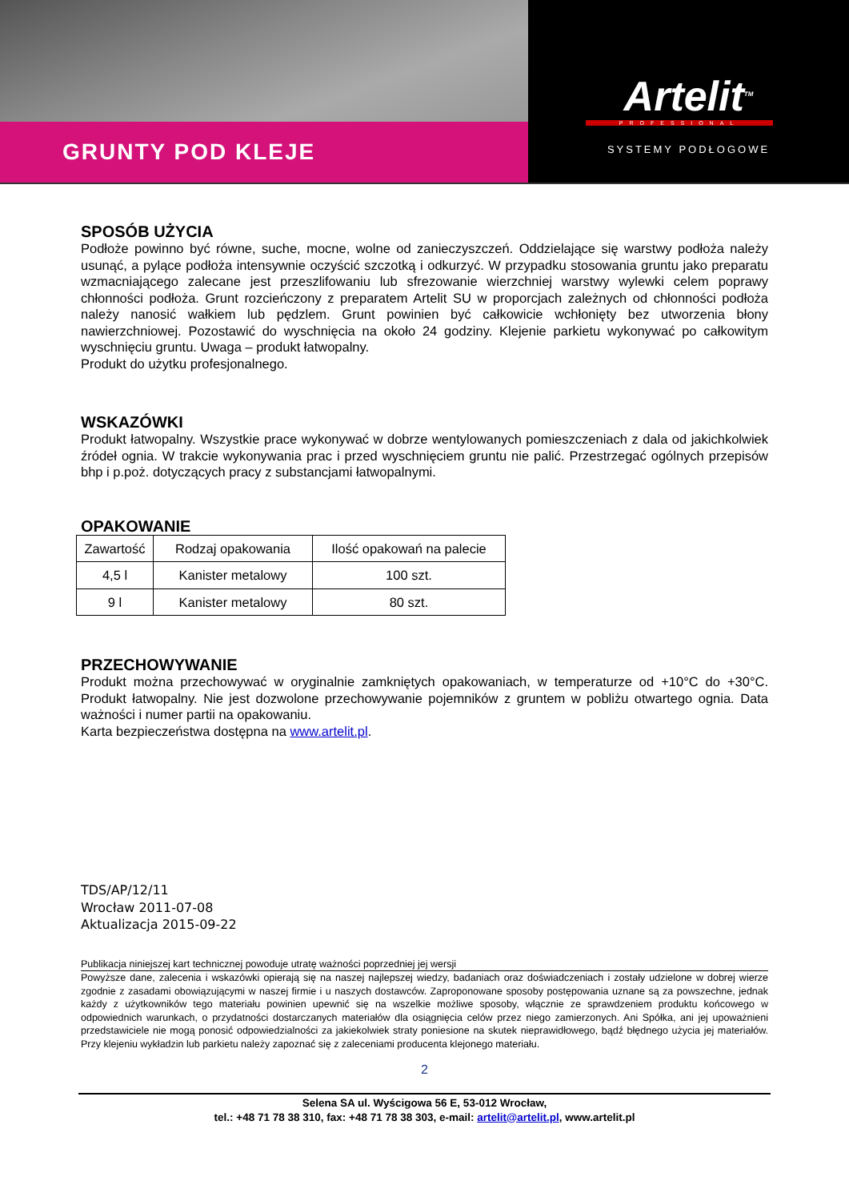GRUNTY POD KLEJE
Artelit<sup>TM</sup>
PROFESSIONAL
SYSTEMY PODŁOGOWE
SPOSÓB UŻYCIA
Podłoże powinno być równe, suche, mocne, wolne od zanieczyszczeń. Oddzielające się warstwy podłoża należy usunąć, a pylące podłoża intensywnie oczyścić szczotką i odkurzyć. W przypadku stosowania gruntu jako preparatu wzmacniającego zalecane jest przeszlifowaniu lub sfrezowanie wierzchniej warstwy wylewki celem poprawy chłonności podłoża. Grunt rozcieńczony z preparatem Artelit SU w proporcjach zależnych od chłonności podłoża należy nanosić wałkiem lub pędzlem. Grunt powinien być całkowicie wchłonięty bez utworzenia błony nawierzchniowej. Pozostawić do wyschnięcia na około 24 godziny. Klejenie parkietu wykonywać po całkowitym wyschnięciu gruntu. Uwaga – produkt łatwopalny.
Produkt do użytku profesjonalnego.
WSKAZÓWKI
Produkt łatwopalny. Wszystkie prace wykonywać w dobrze wentylowanych pomieszczeniach z dala od jakichkolwiek źródeł ognia. W trakcie wykonywania prac i przed wyschnięciem gruntu nie palić. Przestrzegać ogólnych przepisów bhp i p.poż. dotyczących pracy z substancjami łatwopalnymi.
OPAKOWANIE
| Zawartość | Rodzaj opakowania | Ilość opakowań na palecie |
| --- | --- | --- |
| 4,5 l | Kanister metalowy | 100 szt. |
| 9 l | Kanister metalowy | 80 szt. |
PRZECHOWYWANIE
Produkt można przechowywać w oryginalnie zamkniętych opakowaniach, w temperaturze od +10°C do +30°C. Produkt łatwopalny. Nie jest dozwolone przechowywanie pojemników z gruntem w pobliżu otwartego ognia. Data ważności i numer partii na opakowaniu.
Karta bezpieczeństwa dostępna na www.artelit.pl.
TDS/AP/12/11
Wrocław 2011-07-08
Aktualizacja 2015-09-22
Publikacja niniejszej kart technicznej powoduje utratę ważności poprzedniej jej wersji
Powyższe dane, zalecenia i wskazówki opierają się na naszej najlepszej wiedzy, badaniach oraz doświadczeniach i zostały udzielone w dobrej wierze zgodnie z zasadami obowiązującymi w naszej firmie i u naszych dostawców. Zaproponowane sposoby postępowania uznane są za powszechne, jednak każdy z użytkowników tego materiału powinien upewnić się na wszelkie możliwe sposoby, włącznie ze sprawdzeniem produktu końcowego w odpowiednich warunkach, o przydatności dostarczanych materiałów dla osiągnięcia celów przez niego zamierzonych. Ani Spółka, ani jej upoważnieni przedstawiciele nie mogą ponosić odpowiedzialności za jakiekolwiek straty poniesione na skutek nieprawidłowego, bądź błędnego użycia jej materiałów. Przy klejeniu wykładzin lub parkietu należy zapoznać się z zaleceniami producenta klejonego materiału.
2
Selena SA ul. Wyścigowa 56 E, 53-012 Wrocław,
tel.: +48 71 78 38 310, fax: +48 71 78 38 303, e-mail: artelit@artelit.pl, www.artelit.pl